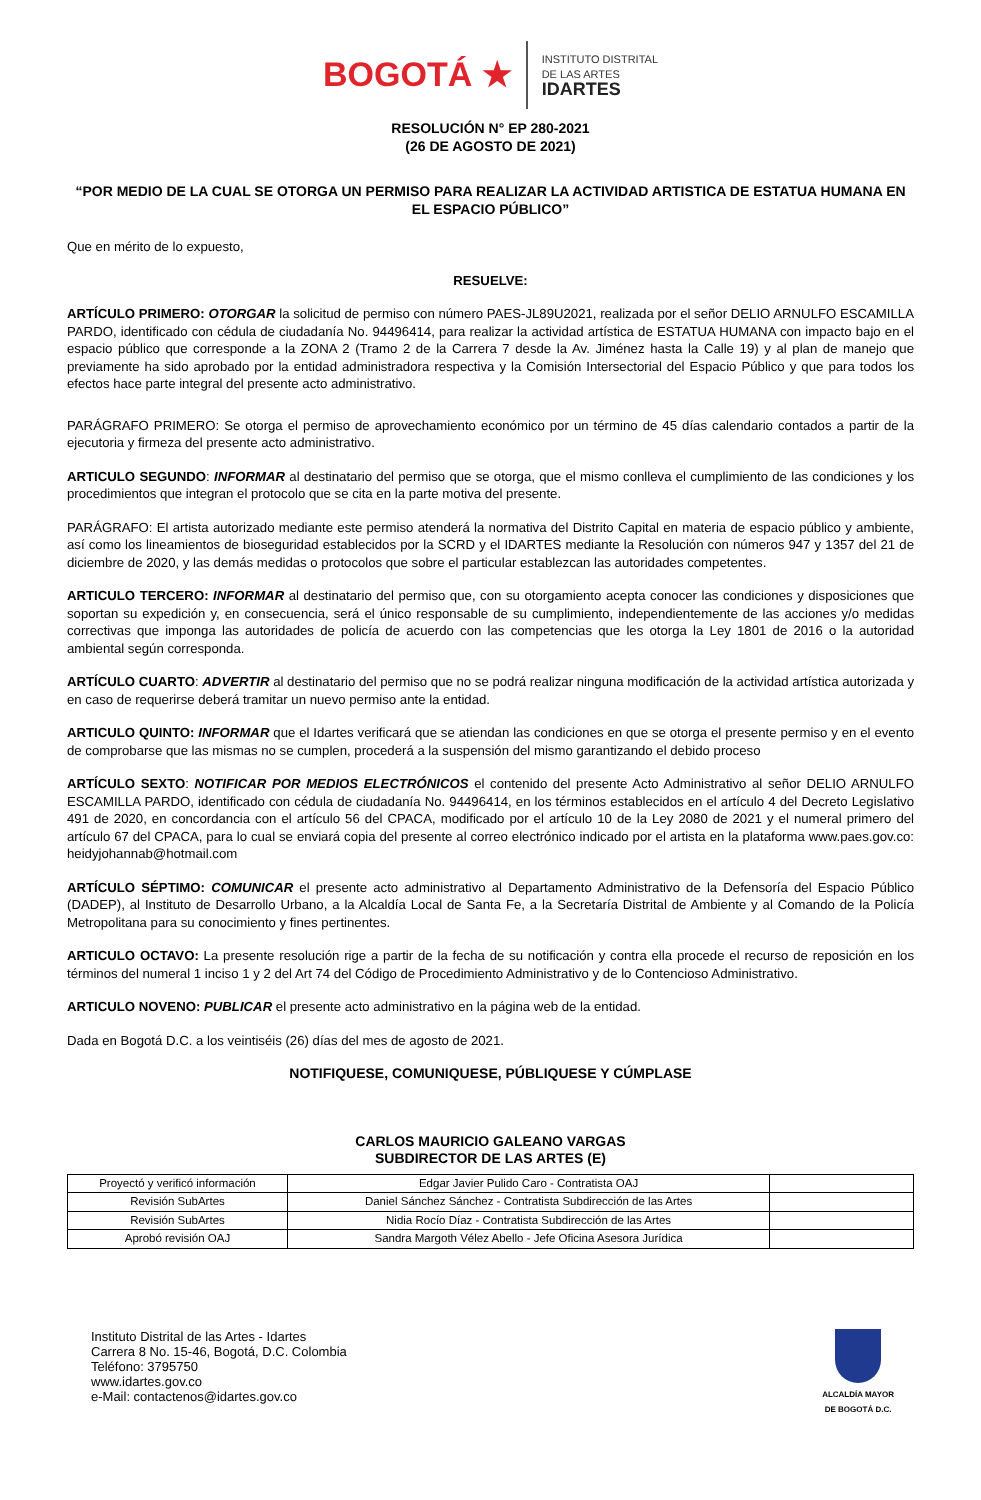BOGOTÁ ★
INSTITUTO DISTRITAL
DE LAS ARTES
IDARTES
RESOLUCIÓN N° EP 280-2021
(26 DE AGOSTO DE 2021)
“POR MEDIO DE LA CUAL SE OTORGA UN PERMISO PARA REALIZAR LA ACTIVIDAD ARTISTICA DE ESTATUA HUMANA EN EL ESPACIO PÚBLICO”
Que en mérito de lo expuesto,
RESUELVE:
ARTÍCULO PRIMERO: OTORGAR la solicitud de permiso con número PAES-JL89U2021, realizada por el señor DELIO ARNULFO ESCAMILLA PARDO, identificado con cédula de ciudadanía No. 94496414, para realizar la actividad artística de ESTATUA HUMANA con impacto bajo en el espacio público que corresponde a la ZONA 2 (Tramo 2 de la Carrera 7 desde la Av. Jiménez hasta la Calle 19) y al plan de manejo que previamente ha sido aprobado por la entidad administradora respectiva y la Comisión Intersectorial del Espacio Público y que para todos los efectos hace parte integral del presente acto administrativo.
PARÁGRAFO PRIMERO: Se otorga el permiso de aprovechamiento económico por un término de 45 días calendario contados a partir de la ejecutoria y firmeza del presente acto administrativo.
ARTICULO SEGUNDO: INFORMAR al destinatario del permiso que se otorga, que el mismo conlleva el cumplimiento de las condiciones y los procedimientos que integran el protocolo que se cita en la parte motiva del presente.
PARÁGRAFO: El artista autorizado mediante este permiso atenderá la normativa del Distrito Capital en materia de espacio público y ambiente, así como los lineamientos de bioseguridad establecidos por la SCRD y el IDARTES mediante la Resolución con números 947 y 1357 del 21 de diciembre de 2020, y las demás medidas o protocolos que sobre el particular establezcan las autoridades competentes.
ARTICULO TERCERO: INFORMAR al destinatario del permiso que, con su otorgamiento acepta conocer las condiciones y disposiciones que soportan su expedición y, en consecuencia, será el único responsable de su cumplimiento, independientemente de las acciones y/o medidas correctivas que imponga las autoridades de policía de acuerdo con las competencias que les otorga la Ley 1801 de 2016 o la autoridad ambiental según corresponda.
ARTÍCULO CUARTO: ADVERTIR al destinatario del permiso que no se podrá realizar ninguna modificación de la actividad artística autorizada y en caso de requerirse deberá tramitar un nuevo permiso ante la entidad.
ARTICULO QUINTO: INFORMAR que el Idartes verificará que se atiendan las condiciones en que se otorga el presente permiso y en el evento de comprobarse que las mismas no se cumplen, procederá a la suspensión del mismo garantizando el debido proceso
ARTÍCULO SEXTO: NOTIFICAR POR MEDIOS ELECTRÓNICOS el contenido del presente Acto Administrativo al señor DELIO ARNULFO ESCAMILLA PARDO, identificado con cédula de ciudadanía No. 94496414, en los términos establecidos en el artículo 4 del Decreto Legislativo 491 de 2020, en concordancia con el artículo 56 del CPACA, modificado por el artículo 10 de la Ley 2080 de 2021 y el numeral primero del artículo 67 del CPACA, para lo cual se enviará copia del presente al correo electrónico indicado por el artista en la plataforma www.paes.gov.co: heidyjohannab@hotmail.com
ARTÍCULO SÉPTIMO: COMUNICAR el presente acto administrativo al Departamento Administrativo de la Defensoría del Espacio Público (DADEP), al Instituto de Desarrollo Urbano, a la Alcaldía Local de Santa Fe, a la Secretaría Distrital de Ambiente y al Comando de la Policía Metropolitana para su conocimiento y fines pertinentes.
ARTICULO OCTAVO: La presente resolución rige a partir de la fecha de su notificación y contra ella procede el recurso de reposición en los términos del numeral 1 inciso 1 y 2 del Art 74 del Código de Procedimiento Administrativo y de lo Contencioso Administrativo.
ARTICULO NOVENO: PUBLICAR el presente acto administrativo en la página web de la entidad.
Dada en Bogotá D.C. a los veintiséis (26) días del mes de agosto de 2021.
NOTIFIQUESE, COMUNIQUESE, PÚBLIQUESE Y CÚMPLASE
CARLOS MAURICIO GALEANO VARGAS
SUBDIRECTOR DE LAS ARTES (E)
| Proyectó y verificó información | Edgar Javier Pulido Caro - Contratista OAJ | |
| Revisión SubArtes | Daniel Sánchez Sánchez - Contratista Subdirección de las Artes | |
| Revisión SubArtes | Nidia Rocío Díaz - Contratista Subdirección de las Artes | |
| Aprobó revisión OAJ | Sandra Margoth Vélez Abello - Jefe Oficina Asesora Jurídica | |
Instituto Distrital de las Artes - Idartes
Carrera 8 No. 15-46, Bogotá, D.C. Colombia
Teléfono: 3795750
www.idartes.gov.co
e-Mail: contactenos@idartes.gov.co
ALCALDÍA MAYOR
DE BOGOTÁ D.C.